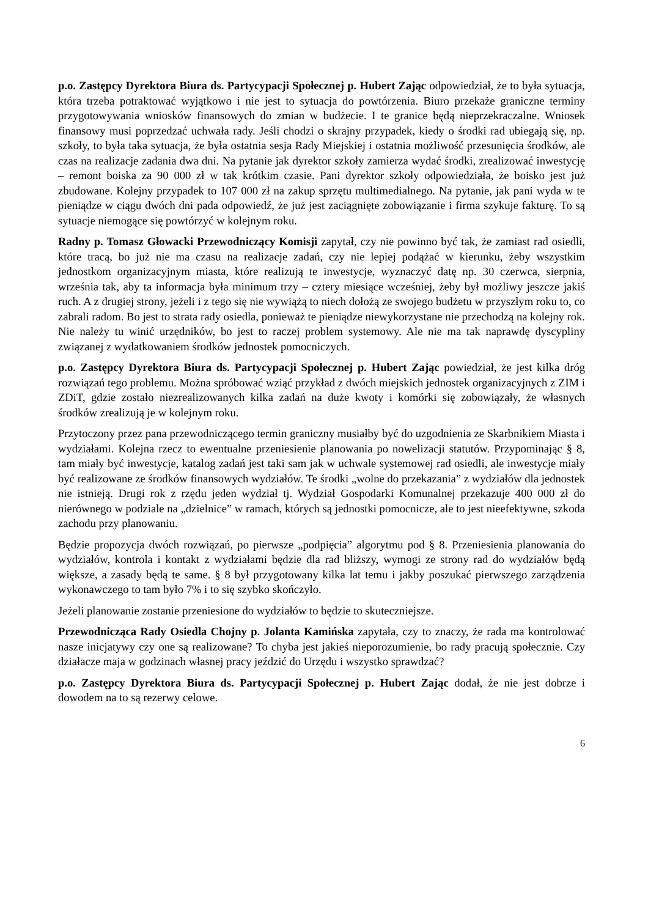p.o. Zastępcy Dyrektora Biura ds. Partycypacji Społecznej p. Hubert Zając odpowiedział, że to była sytuacja, która trzeba potraktować wyjątkowo i nie jest to sytuacja do powtórzenia. Biuro przekaże graniczne terminy przygotowywania wniosków finansowych do zmian w budżecie. I te granice będą nieprzekraczalne. Wniosek finansowy musi poprzedzać uchwała rady. Jeśli chodzi o skrajny przypadek, kiedy o środki rad ubiegają się, np. szkoły, to była taka sytuacja, że była ostatnia sesja Rady Miejskiej i ostatnia możliwość przesunięcia środków, ale czas na realizacje zadania dwa dni. Na pytanie jak dyrektor szkoły zamierza wydać środki, zrealizować inwestycję – remont boiska za 90 000 zł w tak krótkim czasie. Pani dyrektor szkoły odpowiedziała, że boisko jest już zbudowane. Kolejny przypadek to 107 000 zł na zakup sprzętu multimedialnego. Na pytanie, jak pani wyda w te pieniądze w ciągu dwóch dni pada odpowiedź, że już jest zaciągnięte zobowiązanie i firma szykuje fakturę. To są sytuacje niemogące się powtórzyć w kolejnym roku.
Radny p. Tomasz Głowacki Przewodniczący Komisji zapytał, czy nie powinno być tak, że zamiast rad osiedli, które tracą, bo już nie ma czasu na realizacje zadań, czy nie lepiej podążać w kierunku, żeby wszystkim jednostkom organizacyjnym miasta, które realizują te inwestycje, wyznaczyć datę np. 30 czerwca, sierpnia, września tak, aby ta informacja była minimum trzy – cztery miesiące wcześniej, żeby był możliwy jeszcze jakiś ruch. A z drugiej strony, jeżeli i z tego się nie wywiążą to niech dołożą ze swojego budżetu w przyszłym roku to, co zabrali radom. Bo jest to strata rady osiedla, ponieważ te pieniądze niewykorzystane nie przechodzą na kolejny rok. Nie należy tu winić urzędników, bo jest to raczej problem systemowy. Ale nie ma tak naprawdę dyscypliny związanej z wydatkowaniem środków jednostek pomocniczych.
p.o. Zastępcy Dyrektora Biura ds. Partycypacji Społecznej p. Hubert Zając powiedział, że jest kilka dróg rozwiązań tego problemu. Można spróbować wziąć przykład z dwóch miejskich jednostek organizacyjnych z ZIM i ZDiT, gdzie zostało niezrealizowanych kilka zadań na duże kwoty i komórki się zobowiązały, że własnych środków zrealizują je w kolejnym roku.
Przytoczony przez pana przewodniczącego termin graniczny musiałby być do uzgodnienia ze Skarbnikiem Miasta i wydziałami. Kolejna rzecz to ewentualne przeniesienie planowania po nowelizacji statutów. Przypominając § 8, tam miały być inwestycje, katalog zadań jest taki sam jak w uchwale systemowej rad osiedli, ale inwestycje miały być realizowane ze środków finansowych wydziałów. Te środki „wolne do przekazania” z wydziałów dla jednostek nie istnieją. Drugi rok z rzędu jeden wydział tj. Wydział Gospodarki Komunalnej przekazuje 400 000 zł do nierównego w podziale na „dzielnice” w ramach, których są jednostki pomocnicze, ale to jest nieefektywne, szkoda zachodu przy planowaniu.
Będzie propozycja dwóch rozwiązań, po pierwsze „podpięcia” algorytmu pod § 8. Przeniesienia planowania do wydziałów, kontrola i kontakt z wydziałami będzie dla rad bliższy, wymogi ze strony rad do wydziałów będą większe, a zasady będą te same. § 8 był przygotowany kilka lat temu i jakby poszukać pierwszego zarządzenia wykonawczego to tam było 7% i to się szybko skończyło.
Jeżeli planowanie zostanie przeniesione do wydziałów to będzie to skuteczniejsze.
Przewodnicząca Rady Osiedla Chojny p. Jolanta Kamińska zapytała, czy to znaczy, że rada ma kontrolować nasze inicjatywy czy one są realizowane? To chyba jest jakieś nieporozumienie, bo rady pracują społecznie. Czy działacze maja w godzinach własnej pracy jeździć do Urzędu i wszystko sprawdzać?
p.o. Zastępcy Dyrektora Biura ds. Partycypacji Społecznej p. Hubert Zając dodał, że nie jest dobrze i dowodem na to są rezerwy celowe.
6